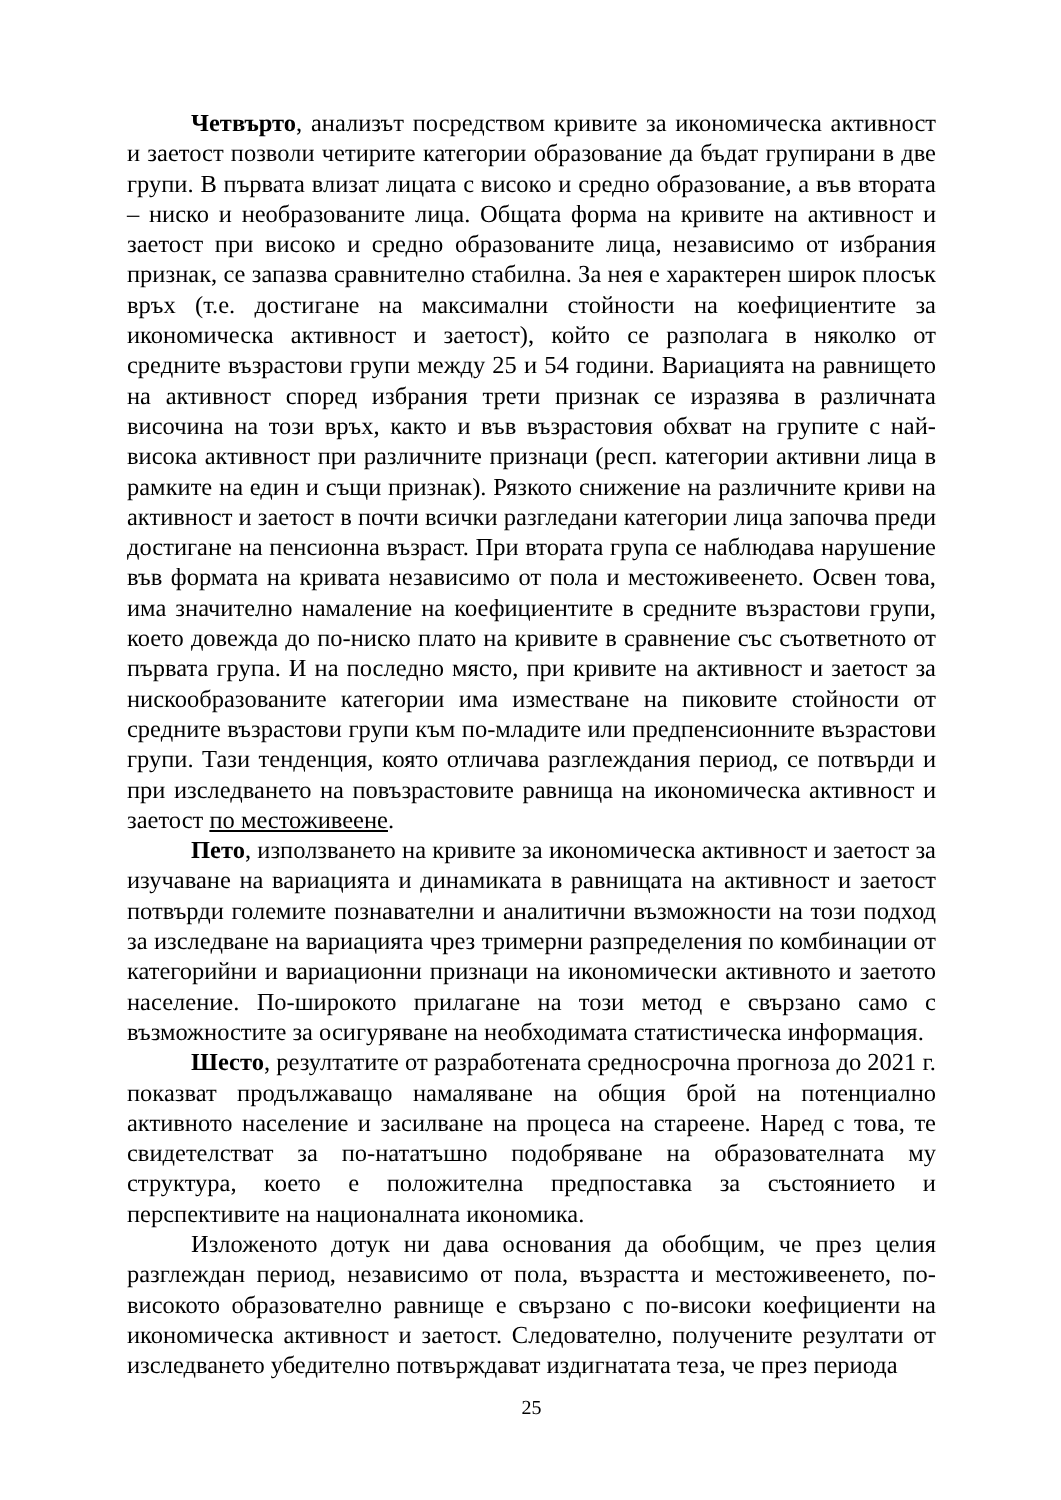Четвърто, анализът посредством кривите за икономическа активност и заетост позволи четирите категории образование да бъдат групирани в две групи. В първата влизат лицата с високо и средно образование, а във втората – ниско и необразованите лица. Общата форма на кривите на активност и заетост при високо и средно образованите лица, независимо от избрания признак, се запазва сравнително стабилна. За нея е характерен широк плосък връх (т.е. достигане на максимални стойности на коефициентите за икономическа активност и заетост), който се разполага в няколко от средните възрастови групи между 25 и 54 години. Вариацията на равнището на активност според избрания трети признак се изразява в различната височина на този връх, както и във възрастовия обхват на групите с най-висока активност при различните признаци (респ. категории активни лица в рамките на един и същи признак). Рязкото снижение на различните криви на активност и заетост в почти всички разгледани категории лица започва преди достигане на пенсионна възраст. При втората група се наблюдава нарушение във формата на кривата независимо от пола и местоживеенето. Освен това, има значително намаление на коефициентите в средните възрастови групи, което довежда до по-ниско плато на кривите в сравнение със съответното от първата група. И на последно място, при кривите на активност и заетост за нискообразованите категории има изместване на пиковите стойности от средните възрастови групи към по-младите или предпенсионните възрастови групи. Тази тенденция, която отличава разглеждания период, се потвърди и при изследването на повъзрастовите равнища на икономическа активност и заетост по местоживеене.
Пето, използването на кривите за икономическа активност и заетост за изучаване на вариацията и динамиката в равнищата на активност и заетост потвърди големите познавателни и аналитични възможности на този подход за изследване на вариацията чрез тримерни разпределения по комбинации от категорийни и вариационни признаци на икономически активното и заетото население. По-широкото прилагане на този метод е свързано само с възможностите за осигуряване на необходимата статистическа информация.
Шесто, резултатите от разработената средносрочна прогноза до 2021 г. показват продължаващо намаляване на общия брой на потенциално активното население и засилване на процеса на стареене. Наред с това, те свидетелстват за по-нататъшно подобряване на образователната му структура, което е положителна предпоставка за състоянието и перспективите на националната икономика.
Изложеното дотук ни дава основания да обобщим, че през целия разглеждан период, независимо от пола, възрастта и местоживеенето, по-високото образователно равнище е свързано с по-високи коефициенти на икономическа активност и заетост. Следователно, получените резултати от изследването убедително потвърждават издигнатата теза, че през периода
25